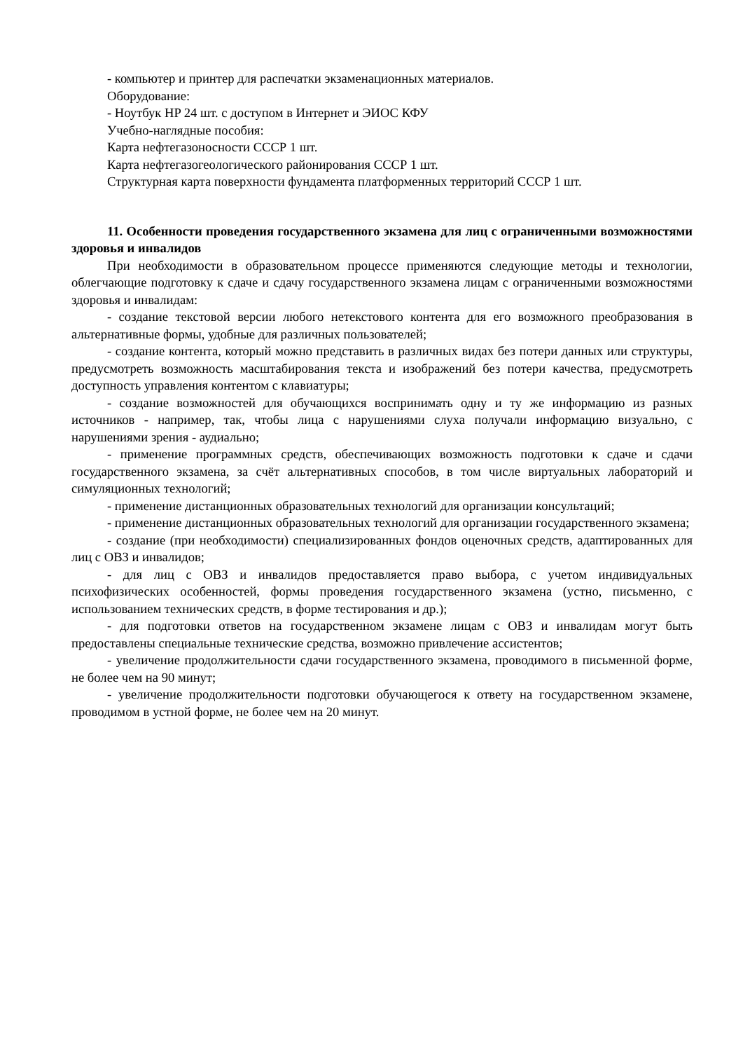- компьютер и принтер для распечатки экзаменационных материалов.
Оборудование:
- Ноутбук HP 24 шт. с доступом в Интернет и ЭИОС КФУ
Учебно-наглядные пособия:
Карта нефтегазоносности СССР 1 шт.
Карта нефтегазогеологического районирования СССР 1 шт.
Структурная карта поверхности фундамента платформенных территорий СССР 1 шт.
11. Особенности проведения государственного экзамена для лиц с ограниченными возможностями здоровья и инвалидов
При необходимости в образовательном процессе применяются следующие методы и технологии, облегчающие подготовку к сдаче и сдачу государственного экзамена лицам с ограниченными возможностями здоровья и инвалидам:
- создание текстовой версии любого нетекстового контента для его возможного преобразования в альтернативные формы, удобные для различных пользователей;
- создание контента, который можно представить в различных видах без потери данных или структуры, предусмотреть возможность масштабирования текста и изображений без потери качества, предусмотреть доступность управления контентом с клавиатуры;
- создание возможностей для обучающихся воспринимать одну и ту же информацию из разных источников - например, так, чтобы лица с нарушениями слуха получали информацию визуально, с нарушениями зрения - аудиально;
- применение программных средств, обеспечивающих возможность подготовки к сдаче и сдачи государственного экзамена, за счёт альтернативных способов, в том числе виртуальных лабораторий и симуляционных технологий;
- применение дистанционных образовательных технологий для организации консультаций;
- применение дистанционных образовательных технологий для организации государственного экзамена;
- создание (при необходимости) специализированных фондов оценочных средств, адаптированных для лиц с ОВЗ и инвалидов;
- для лиц с ОВЗ и инвалидов предоставляется право выбора, с учетом индивидуальных психофизических особенностей, формы проведения государственного экзамена (устно, письменно, с использованием технических средств, в форме тестирования и др.);
- для подготовки ответов на государственном экзамене лицам с ОВЗ и инвалидам могут быть предоставлены специальные технические средства, возможно привлечение ассистентов;
- увеличение продолжительности сдачи государственного экзамена, проводимого в письменной форме, не более чем на 90 минут;
- увеличение продолжительности подготовки обучающегося к ответу на государственном экзамене, проводимом в устной форме, не более чем на 20 минут.